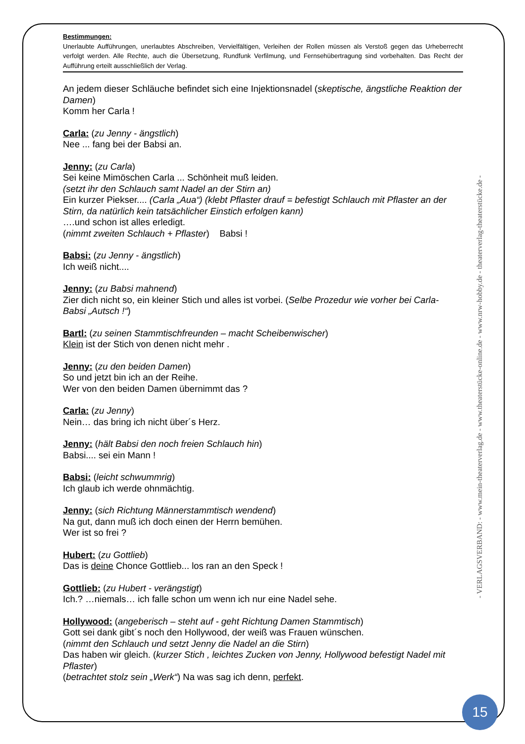Bestimmungen:
Unerlaubte Aufführungen, unerlaubtes Abschreiben, Vervielfältigen, Verleihen der Rollen müssen als Verstoß gegen das Urheberrecht verfolgt werden. Alle Rechte, auch die Übersetzung, Rundfunk Verfilmung, und Fernsehübertragung sind vorbehalten. Das Recht der Aufführung erteilt ausschließlich der Verlag.
An jedem dieser Schläuche befindet sich eine Injektionsnadel (skeptische, ängstliche Reaktion der Damen)
Komm her Carla !
Carla: (zu Jenny - ängstlich)
Nee ... fang bei der Babsi an.
Jenny: (zu Carla)
Sei keine Mimöschen Carla ... Schönheit muß leiden.
(setzt ihr den Schlauch samt Nadel an der Stirn an)
Ein kurzer Piekser.... (Carla „Aua“) (klebt Pflaster drauf = befestigt Schlauch mit Pflaster an der Stirn, da natürlich kein tatsächlicher Einstich erfolgen kann)
….und schon ist alles erledigt.
(nimmt zweiten Schlauch + Pflaster) Babsi !
Babsi: (zu Jenny - ängstlich)
Ich weiß nicht....
Jenny: (zu Babsi mahnend)
Zier dich nicht so, ein kleiner Stich und alles ist vorbei. (Selbe Prozedur wie vorher bei Carla- Babsi „Autsch !“)
Bartl: (zu seinen Stammtischfreunden – macht Scheibenwischer)
Klein ist der Stich von denen nicht mehr .
Jenny: (zu den beiden Damen)
So und jetzt bin ich an der Reihe.
Wer von den beiden Damen übernimmt das ?
Carla: (zu Jenny)
Nein… das bring ich nicht über´s Herz.
Jenny: (hält Babsi den noch freien Schlauch hin)
Babsi.... sei ein Mann !
Babsi: (leicht schwummrig)
Ich glaub ich werde ohnmächtig.
Jenny: (sich Richtung Männerstammtisch wendend)
Na gut, dann muß ich doch einen der Herrn bemühen.
Wer ist so frei ?
Hubert: (zu Gottlieb)
Das is deine Chonce Gottlieb... los ran an den Speck !
Gottlieb: (zu Hubert - verängstigt)
Ich.? …niemals… ich falle schon um wenn ich nur eine Nadel sehe.
Hollywood: (angeberisch – steht auf - geht Richtung Damen Stammtisch)
Gott sei dank gibt´s noch den Hollywood, der weiß was Frauen wünschen.
(nimmt den Schlauch und setzt Jenny die Nadel an die Stirn)
Das haben wir gleich. (kurzer Stich , leichtes Zucken von Jenny, Hollywood befestigt Nadel mit Pflaster)
(betrachtet stolz sein „Werk“) Na was sag ich denn, perfekt.
- VERLAGSVERBAND: - www.mein-theaterverlag.de - www.theaterstücke-online.de - www.nrw-hobby.de - theaterverlag-theaterstücke.de -
15